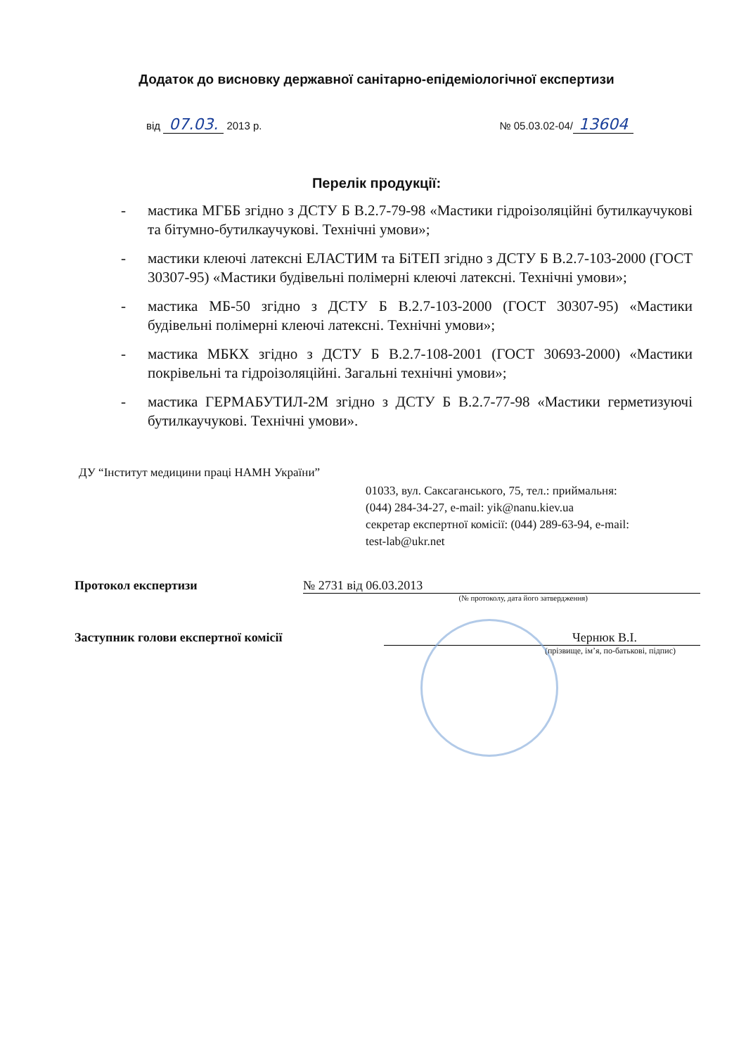Додаток до висновку державної санітарно-епідеміологічної експертизи
від 07.03. 2013 р. № 05.03.02-04/ 13604
Перелік продукції:
- мастика МГББ згідно з ДСТУ Б В.2.7-79-98 «Мастики гідроізоляційні бутилкаучукові та бітумно-бутилкаучукові. Технічні умови»;
- мастики клеючі латексні ЕЛАСТИМ та БіТЕП згідно з ДСТУ Б В.2.7-103-2000 (ГОСТ 30307-95) «Мастики будівельні полімерні клеючі латексні. Технічні умови»;
- мастика МБ-50 згідно з ДСТУ Б В.2.7-103-2000 (ГОСТ 30307-95) «Мастики будівельні полімерні клеючі латексні. Технічні умови»;
- мастика МБКХ згідно з ДСТУ Б В.2.7-108-2001 (ГОСТ 30693-2000) «Мастики покрівельні та гідроізоляційні. Загальні технічні умови»;
- мастика ГЕРМАБУТИЛ-2М згідно з ДСТУ Б В.2.7-77-98 «Мастики герметизуючі бутилкаучукові. Технічні умови».
ДУ “Інститут медицини праці НАМН України”
01033, вул. Саксаганського, 75, тел.: приймальня:
(044) 284-34-27, e-mail: yik@nanu.kiev.ua
секретар експертної комісії: (044) 289-63-94, e-mail:
test-lab@ukr.net
Протокол експертизи № 2731 від 06.03.2013
(№ протоколу, дата його затвердження)
Заступник голови експертної комісії Чернюк В.І.
(прізвище, ім’я, по-батькові, підпис)